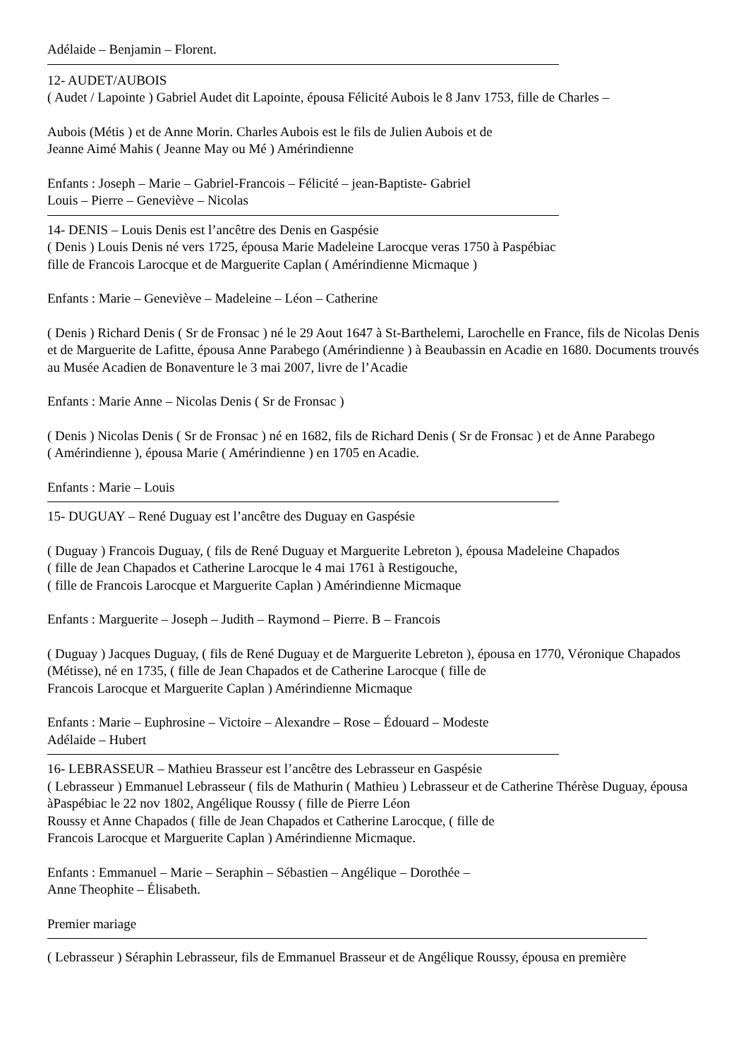Adélaide – Benjamin – Florent.
12- AUDET/AUBOIS
( Audet / Lapointe ) Gabriel Audet dit Lapointe, épousa Félicité Aubois le 8 Janv 1753, fille de Charles –
Aubois (Métis ) et de Anne Morin. Charles Aubois est le fils de Julien Aubois et de
Jeanne Aimé Mahis ( Jeanne May ou Mé ) Amérindienne
Enfants : Joseph – Marie – Gabriel-Francois – Félicité – jean-Baptiste- Gabriel
Louis – Pierre – Geneviève – Nicolas
14- DENIS – Louis Denis est l’ancêtre des Denis en Gaspésie
( Denis ) Louis Denis né vers 1725, épousa Marie Madeleine Larocque veras 1750 à Paspébiac
fille de Francois Larocque et de Marguerite Caplan ( Amérindienne Micmaque )
Enfants : Marie – Geneviève – Madeleine – Léon – Catherine
( Denis ) Richard Denis ( Sr de Fronsac ) né le 29 Aout 1647 à St-Barthelemi, Larochelle en France, fils de Nicolas Denis et de Marguerite de Lafitte, épousa Anne Parabego (Amérindienne ) à Beaubassin en Acadie en 1680. Documents trouvés au Musée Acadien de Bonaventure le 3 mai 2007, livre de l’Acadie
Enfants : Marie Anne – Nicolas Denis ( Sr de Fronsac )
( Denis ) Nicolas Denis ( Sr de Fronsac ) né en 1682, fils de Richard Denis ( Sr de Fronsac ) et de Anne Parabego
( Amérindienne ), épousa Marie ( Amérindienne ) en 1705 en Acadie.
Enfants : Marie – Louis
15- DUGUAY – René Duguay est l’ancêtre des Duguay en Gaspésie
( Duguay ) Francois Duguay, ( fils de René Duguay et Marguerite Lebreton ), épousa Madeleine Chapados
( fille de Jean Chapados et Catherine Larocque le 4 mai 1761 à Restigouche,
( fille de Francois Larocque et Marguerite Caplan ) Amérindienne Micmaque
Enfants : Marguerite – Joseph – Judith – Raymond – Pierre. B – Francois
( Duguay ) Jacques Duguay, ( fils de René Duguay et de Marguerite Lebreton ), épousa en 1770, Véronique Chapados (Métisse), né en 1735, ( fille de Jean Chapados et de Catherine Larocque ( fille de
Francois Larocque et Marguerite Caplan ) Amérindienne Micmaque
Enfants : Marie – Euphrosine – Victoire – Alexandre – Rose – Édouard – Modeste
Adélaide – Hubert
16- LEBRASSEUR – Mathieu Brasseur est l’ancêtre des Lebrasseur en Gaspésie
( Lebrasseur ) Emmanuel Lebrasseur ( fils de Mathurin ( Mathieu ) Lebrasseur et de Catherine Thérèse Duguay, épousa àPaspébiac le 22 nov 1802, Angélique Roussy ( fille de Pierre Léon
Roussy et Anne Chapados ( fille de Jean Chapados et Catherine Larocque, ( fille de
Francois Larocque et Marguerite Caplan ) Amérindienne Micmaque.
Enfants : Emmanuel – Marie – Seraphin – Sébastien – Angélique – Dorothée –
Anne Theophite – Élisabeth.
Premier mariage
( Lebrasseur ) Séraphin Lebrasseur, fils de Emmanuel Brasseur et de Angélique Roussy, épousa en première